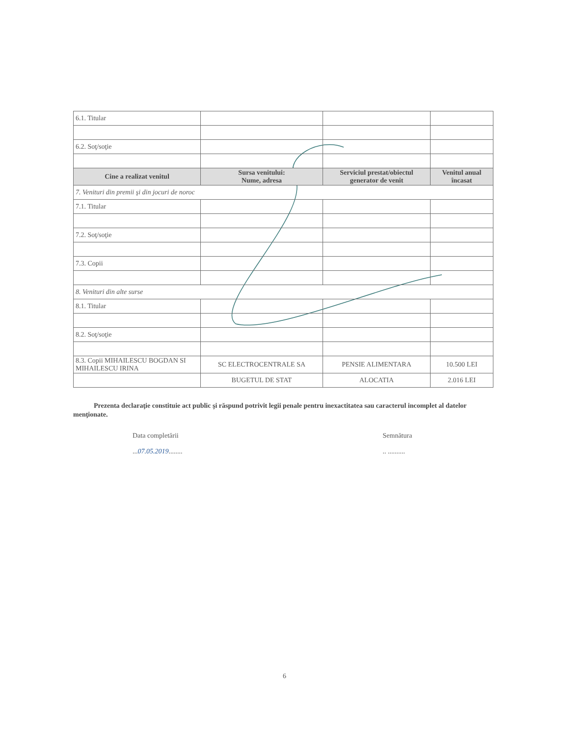| 6.1. Titular | | | |
| 6.2. Soţ/soţie | | | |
| Cine a realizat venitul | Sursa venitului: Nume, adresa | Serviciul prestat/obiectul generator de venit | Venitul anual încasat |
| 7. Venituri din premii şi din jocuri de noroc | | | |
| 7.1. Titular | | | |
| 7.2. Soţ/soţie | | | |
| 7.3. Copii | | | |
| 8. Venituri din alte surse | | | |
| 8.1. Titular | | | |
| 8.2. Soţ/soţie | | | |
| 8.3. Copii MIHAILESCU BOGDAN SI MIHAILESCU IRINA | SC ELECTROCENTRALE SA | PENSIE ALIMENTARA | 10.500 LEI |
| | BUGETUL DE STAT | ALOCATIA | 2.016 LEI |
Prezenta declaraţie constituie act public şi răspund potrivit legii penale pentru inexactitatea sau caracterul incomplet al datelor menţionate.
Data completării
...07.05.2019........
Semnătura
.. ..........
6